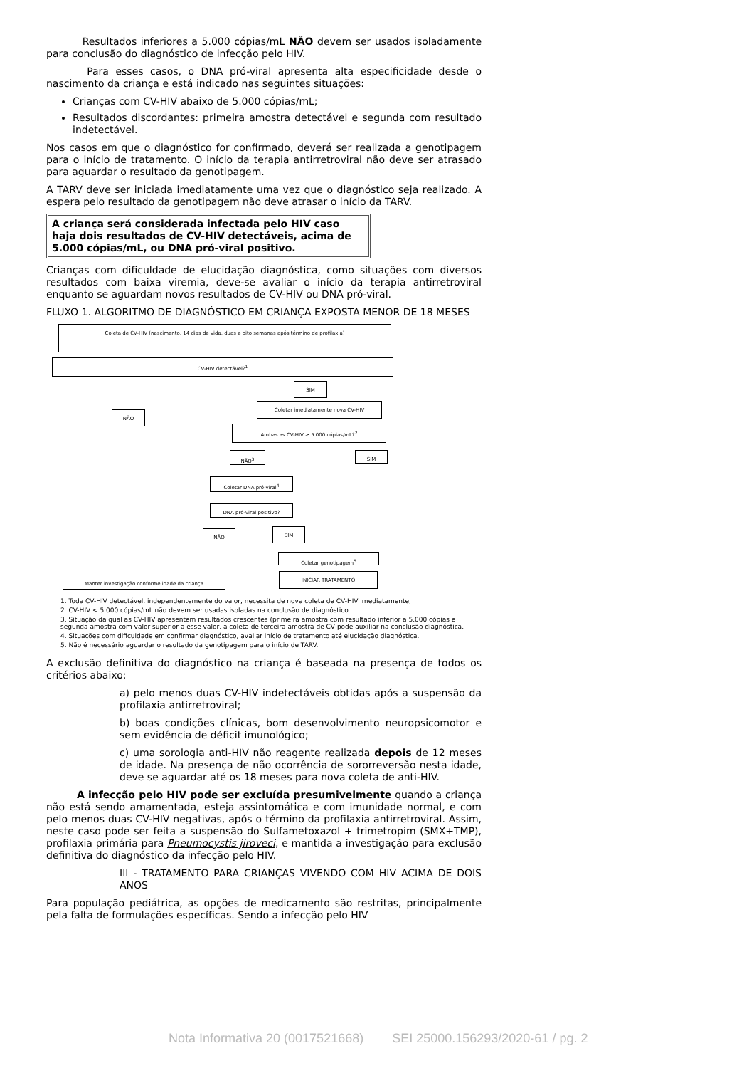Resultados inferiores a 5.000 cópias/mL NÃO devem ser usados isoladamente para conclusão do diagnóstico de infecção pelo HIV.
Para esses casos, o DNA pró-viral apresenta alta especificidade desde o nascimento da criança e está indicado nas seguintes situações:
Crianças com CV-HIV abaixo de 5.000 cópias/mL;
Resultados discordantes: primeira amostra detectável e segunda com resultado indetectável.
Nos casos em que o diagnóstico for confirmado, deverá ser realizada a genotipagem para o início de tratamento. O início da terapia antirretroviral não deve ser atrasado para aguardar o resultado da genotipagem.
A TARV deve ser iniciada imediatamente uma vez que o diagnóstico seja realizado. A espera pelo resultado da genotipagem não deve atrasar o início da TARV.
A criança será considerada infectada pelo HIV caso haja dois resultados de CV-HIV detectáveis, acima de 5.000 cópias/mL, ou DNA pró-viral positivo.
Crianças com dificuldade de elucidação diagnóstica, como situações com diversos resultados com baixa viremia, deve-se avaliar o início da terapia antirretroviral enquanto se aguardam novos resultados de CV-HIV ou DNA pró-viral.
FLUXO 1. ALGORITMO DE DIAGNÓSTICO EM CRIANÇA EXPOSTA MENOR DE 18 MESES
Coleta de CV-HIV (nascimento, 14 dias de vida, duas e oito semanas após término de profilaxia)
CV-HIV detectável?<sup>1</sup>
SIM
Coletar imediatamente nova CV-HIV
NÃO
Ambas as CV-HIV ≥ 5.000 cópias/mL?<sup>2</sup>
NÃO<sup>3</sup> SIM
Coletar DNA pró-viral<sup>4</sup>
DNA pró-viral positivo?
NÃO SIM
Coletar genotipagem<sup>5</sup>
INICIAR TRATAMENTO
Manter investigação conforme idade da criança
1. Toda CV-HIV detectável, independentemente do valor, necessita de nova coleta de CV-HIV imediatamente;
2. CV-HIV < 5.000 cópias/mL não devem ser usadas isoladas na conclusão de diagnóstico.
3. Situação da qual as CV-HIV apresentem resultados crescentes (primeira amostra com resultado inferior a 5.000 cópias e segunda amostra com valor superior a esse valor, a coleta de terceira amostra de CV pode auxiliar na conclusão diagnóstica.
4. Situações com dificuldade em confirmar diagnóstico, avaliar início de tratamento até elucidação diagnóstica.
5. Não é necessário aguardar o resultado da genotipagem para o início de TARV.
A exclusão definitiva do diagnóstico na criança é baseada na presença de todos os critérios abaixo:
a) pelo menos duas CV-HIV indetectáveis obtidas após a suspensão da profilaxia antirretroviral;
b) boas condições clínicas, bom desenvolvimento neuropsicomotor e sem evidência de déficit imunológico;
c) uma sorologia anti-HIV não reagente realizada depois de 12 meses de idade. Na presença de não ocorrência de sororreversão nesta idade, deve se aguardar até os 18 meses para nova coleta de anti-HIV.
A infecção pelo HIV pode ser excluída presumivelmente quando a criança não está sendo amamentada, esteja assintomática e com imunidade normal, e com pelo menos duas CV-HIV negativas, após o término da profilaxia antirretroviral. Assim, neste caso pode ser feita a suspensão do Sulfametoxazol + trimetropim (SMX+TMP), profilaxia primária para Pneumocystis jiroveci, e mantida a investigação para exclusão definitiva do diagnóstico da infecção pelo HIV.
III - TRATAMENTO PARA CRIANÇAS VIVENDO COM HIV ACIMA DE DOIS ANOS
Para população pediátrica, as opções de medicamento são restritas, principalmente pela falta de formulações específicas. Sendo a infecção pelo HIV
Nota Informativa 20 (0017521668) SEI 25000.156293/2020-61 / pg. 2